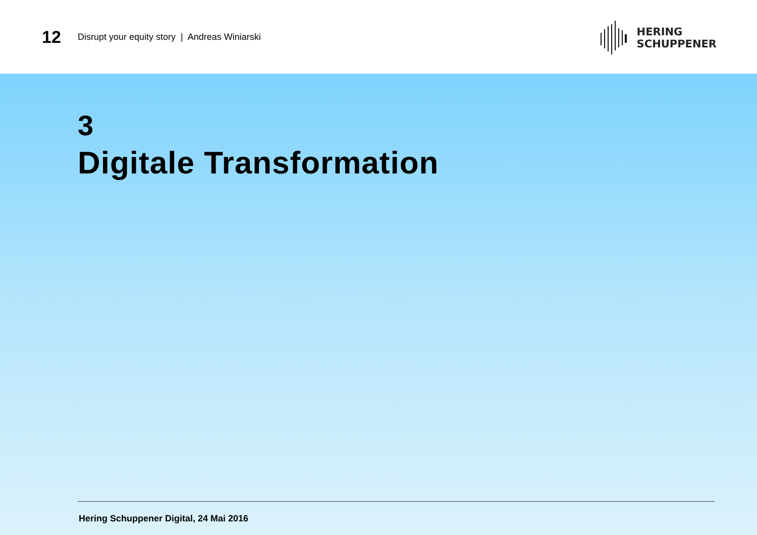12
Disrupt your equity story | Andreas Winiarski
HERING
SCHUPPENER
3
Digitale Transformation
Hering Schuppener Digital, 24 Mai 2016